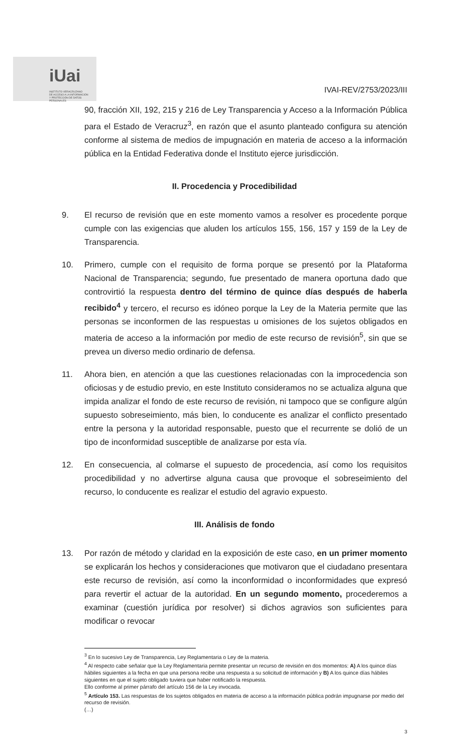iUai
INSTITUTO VERACRUZANO
DE ACCESO A LA INFORMACIÓN
Y PROTECCIÓN DE DATOS PERSONALES
IVAI-REV/2753/2023/III
90, fracción XII, 192, 215 y 216 de Ley Transparencia y Acceso a la Información Pública para el Estado de Veracruz<sup>3</sup>, en razón que el asunto planteado configura su atención conforme al sistema de medios de impugnación en materia de acceso a la información pública en la Entidad Federativa donde el Instituto ejerce jurisdicción.
II. Procedencia y Procedibilidad
9. El recurso de revisión que en este momento vamos a resolver es procedente porque cumple con las exigencias que aluden los artículos 155, 156, 157 y 159 de la Ley de Transparencia.
10. Primero, cumple con el requisito de forma porque se presentó por la Plataforma Nacional de Transparencia; segundo, fue presentado de manera oportuna dado que controvirtió la respuesta dentro del término de quince días después de haberla recibido<sup>4</sup> y tercero, el recurso es idóneo porque la Ley de la Materia permite que las personas se inconformen de las respuestas u omisiones de los sujetos obligados en materia de acceso a la información por medio de este recurso de revisión<sup>5</sup>, sin que se prevea un diverso medio ordinario de defensa.
11. Ahora bien, en atención a que las cuestiones relacionadas con la improcedencia son oficiosas y de estudio previo, en este Instituto consideramos no se actualiza alguna que impida analizar el fondo de este recurso de revisión, ni tampoco que se configure algún supuesto sobreseimiento, más bien, lo conducente es analizar el conflicto presentado entre la persona y la autoridad responsable, puesto que el recurrente se dolió de un tipo de inconformidad susceptible de analizarse por esta vía.
12. En consecuencia, al colmarse el supuesto de procedencia, así como los requisitos procedibilidad y no advertirse alguna causa que provoque el sobreseimiento del recurso, lo conducente es realizar el estudio del agravio expuesto.
III. Análisis de fondo
13. Por razón de método y claridad en la exposición de este caso, en un primer momento se explicarán los hechos y consideraciones que motivaron que el ciudadano presentara este recurso de revisión, así como la inconformidad o inconformidades que expresó para revertir el actuar de la autoridad. En un segundo momento, procederemos a examinar (cuestión jurídica por resolver) si dichos agravios son suficientes para modificar o revocar
<sup>3</sup> En lo sucesivo Ley de Transparencia, Ley Reglamentaria o Ley de la materia.
<sup>4</sup> Al respecto cabe señalar que la Ley Reglamentaria permite presentar un recurso de revisión en dos momentos: A) A los quince días hábiles siguientes a la fecha en que una persona recibe una respuesta a su solicitud de información y B) A los quince días hábiles siguientes en que el sujeto obligado tuviera que haber notificado la respuesta.
Ello conforme al primer párrafo del artículo 156 de la Ley invocada.
<sup>5</sup> Artículo 153. Las respuestas de los sujetos obligados en materia de acceso a la información pública podrán impugnarse por medio del recurso de revisión.
(…)
3